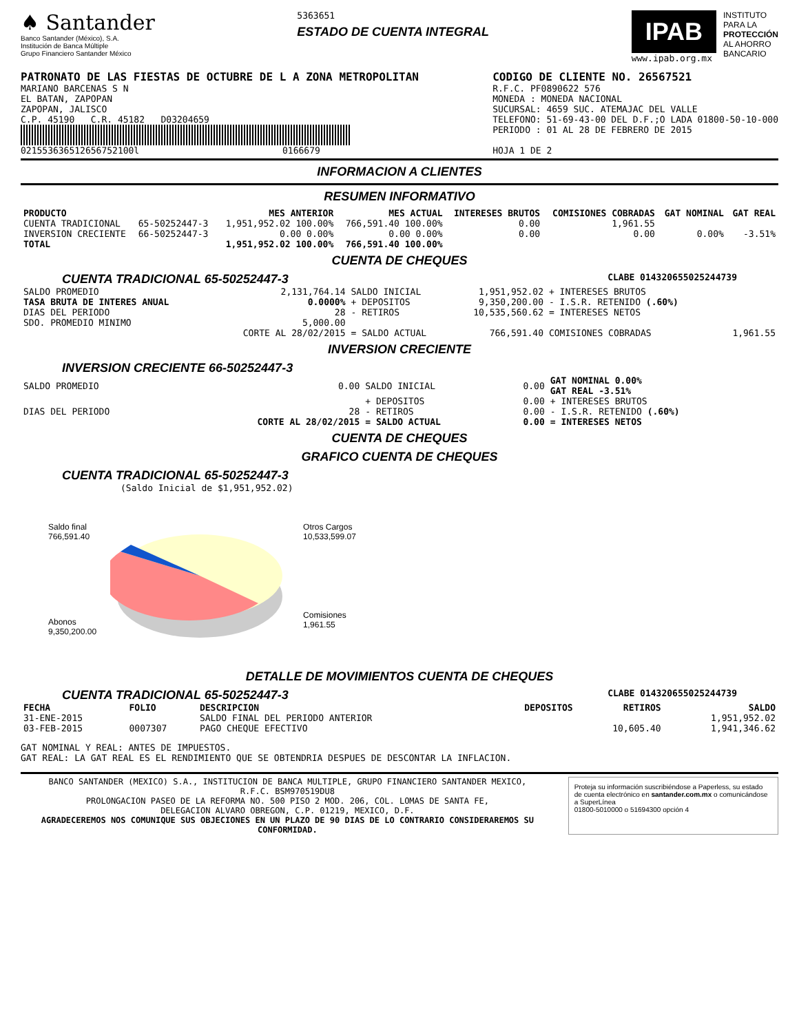♠ Santander
Banco Santander (México), S.A.
Institución de Banca Múltiple
Grupo Financiero Santander México
5363651
ESTADO DE CUENTA INTEGRAL
IPAB
www.ipab.org.mx
INSTITUTO
PARA LA
PROTECCIÓN
AL AHORRO
BANCARIO
PATRONATO DE LAS FIESTAS DE OCTUBRE DE L A ZONA METROPOLITAN
MARIANO BARCENAS S N
EL BATAN, ZAPOPAN
ZAPOPAN, JALISCO
C.P. 45190 C.R. 45182 D03204659
021553636512656752100l 0166679
CODIGO DE CLIENTE NO. 26567521
R.F.C. PF0890622 576
MONEDA : MONEDA NACIONAL
SUCURSAL: 4659 SUC. ATEMAJAC DEL VALLE
TELEFONO: 51-69-43-00 DEL D.F.;O LADA 01800-50-10-000
PERIODO : 01 AL 28 DE FEBRERO DE 2015
HOJA 1 DE 2
INFORMACION A CLIENTES
RESUMEN INFORMATIVO
| PRODUCTO | | MES ANTERIOR | MES ACTUAL | INTERESES BRUTOS | COMISIONES COBRADAS | GAT NOMINAL | GAT REAL |
| --- | --- | --- | --- | --- | --- | --- | --- |
| CUENTA TRADICIONAL | 65-50252447-3 | 1,951,952.02 100.00% | 766,591.40 100.00% | 0.00 | 1,961.55 | | |
| INVERSION CRECIENTE | 66-50252447-3 | 0.00 0.00% | 0.00 0.00% | 0.00 | 0.00 | 0.00% | -3.51% |
| TOTAL | | 1,951,952.02 100.00% | 766,591.40 100.00% | | | | |
CUENTA DE CHEQUES
CUENTA TRADICIONAL 65-50252447-3 CLABE 014320655025244739
| SALDO PROMEDIO | 2,131,764.14 | SALDO INICIAL | 1,951,952.02 | + INTERESES BRUTOS | |
| TASA BRUTA DE INTERES ANUAL | 0.0000% | + DEPOSITOS | 9,350,200.00 | - I.S.R. RETENIDO (.60%) | |
| DIAS DEL PERIODO | 28 | - RETIROS | 10,535,560.62 | = INTERESES NETOS | |
| SDO. PROMEDIO MINIMO | 5,000.00 | | | | |
| | CORTE AL 28/02/2015 | = SALDO ACTUAL | 766,591.40 | COMISIONES COBRADAS | 1,961.55 |
INVERSION CRECIENTE
INVERSION CRECIENTE 66-50252447-3
| SALDO PROMEDIO | 0.00 | SALDO INICIAL | 0.00 | GAT NOMINAL 0.00% GAT REAL -3.51% |
| | | + DEPOSITOS | 0.00 | + INTERESES BRUTOS |
| DIAS DEL PERIODO | 28 | - RETIROS | 0.00 | - I.S.R. RETENIDO (.60%) |
| | CORTE AL 28/02/2015 | = SALDO ACTUAL | 0.00 | = INTERESES NETOS |
CUENTA DE CHEQUES
GRAFICO CUENTA DE CHEQUES
CUENTA TRADICIONAL 65-50252447-3
(Saldo Inicial de $1,951,952.02)
Saldo final
766,591.40
Abonos
9,350,200.00
Otros Cargos
10,533,599.07
Comisiones
1,961.55
DETALLE DE MOVIMIENTOS CUENTA DE CHEQUES
CUENTA TRADICIONAL 65-50252447-3 CLABE 014320655025244739
| FECHA | FOLIO | DESCRIPCION | DEPOSITOS | RETIROS | SALDO |
| --- | --- | --- | --- | --- | --- |
| 31-ENE-2015 | | SALDO FINAL DEL PERIODO ANTERIOR | | | 1,951,952.02 |
| 03-FEB-2015 | 0007307 | PAGO CHEQUE EFECTIVO | | 10,605.40 | 1,941,346.62 |
GAT NOMINAL Y REAL: ANTES DE IMPUESTOS.
GAT REAL: LA GAT REAL ES EL RENDIMIENTO QUE SE OBTENDRIA DESPUES DE DESCONTAR LA INFLACION.
BANCO SANTANDER (MEXICO) S.A., INSTITUCION DE BANCA MULTIPLE, GRUPO FINANCIERO SANTANDER MEXICO,
R.F.C. BSM970519DU8
PROLONGACION PASEO DE LA REFORMA NO. 500 PISO 2 MOD. 206, COL. LOMAS DE SANTA FE,
DELEGACION ALVARO OBREGON, C.P. 01219, MEXICO, D.F.
AGRADECEREMOS NOS COMUNIQUE SUS OBJECIONES EN UN PLAZO DE 90 DIAS DE LO CONTRARIO CONSIDERAREMOS SU CONFORMIDAD.
Proteja su información suscribiéndose a Paperless, su estado de cuenta electrónico en santander.com.mx o comunicándose a SuperLínea
01800-5010000 o 51694300 opción 4